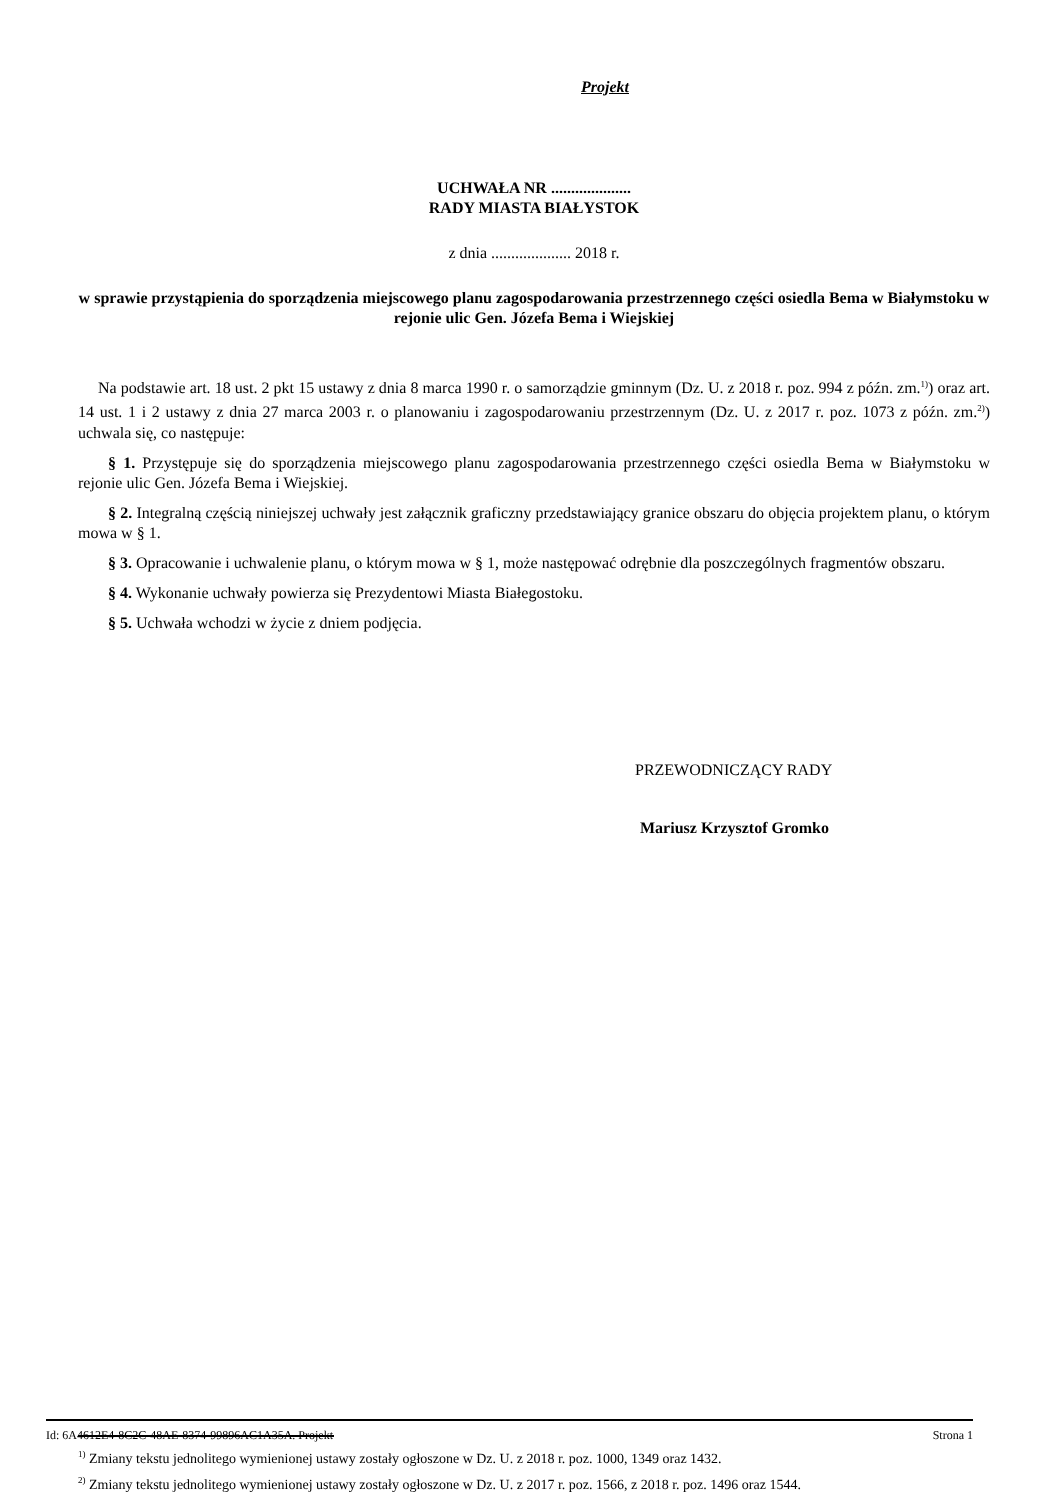Projekt
UCHWAŁA NR ....................
RADY MIASTA BIAŁYSTOK
z dnia .................... 2018 r.
w sprawie przystąpienia do sporządzenia miejscowego planu zagospodarowania przestrzennego części osiedla Bema w Białymstoku w rejonie ulic Gen. Józefa Bema i Wiejskiej
Na podstawie art. 18 ust. 2 pkt 15 ustawy z dnia 8 marca 1990 r. o samorządzie gminnym (Dz. U. z 2018 r. poz. 994 z późn. zm.<sup>1)</sup>) oraz art. 14 ust. 1 i 2 ustawy z dnia 27 marca 2003 r. o planowaniu i zagospodarowaniu przestrzennym (Dz. U. z 2017 r. poz. 1073 z późn. zm.<sup>2)</sup>) uchwala się, co następuje:
§ 1. Przystępuje się do sporządzenia miejscowego planu zagospodarowania przestrzennego części osiedla Bema w Białymstoku w rejonie ulic Gen. Józefa Bema i Wiejskiej.
§ 2. Integralną częścią niniejszej uchwały jest załącznik graficzny przedstawiający granice obszaru do objęcia projektem planu, o którym mowa w § 1.
§ 3. Opracowanie i uchwalenie planu, o którym mowa w § 1, może następować odrębnie dla poszczególnych fragmentów obszaru.
§ 4. Wykonanie uchwały powierza się Prezydentowi Miasta Białegostoku.
§ 5. Uchwała wchodzi w życie z dniem podjęcia.
PRZEWODNICZĄCY RADY
Mariusz Krzysztof Gromko
<sup>1)</sup> Zmiany tekstu jednolitego wymienionej ustawy zostały ogłoszone w Dz. U. z 2018 r. poz. 1000, 1349 oraz 1432.
<sup>2)</sup> Zmiany tekstu jednolitego wymienionej ustawy zostały ogłoszone w Dz. U. z 2017 r. poz. 1566, z 2018 r. poz. 1496 oraz 1544.
Id: 6A4612E4-8C2C-48AE-8374-99896AC1A35A. Projekt Strona 1